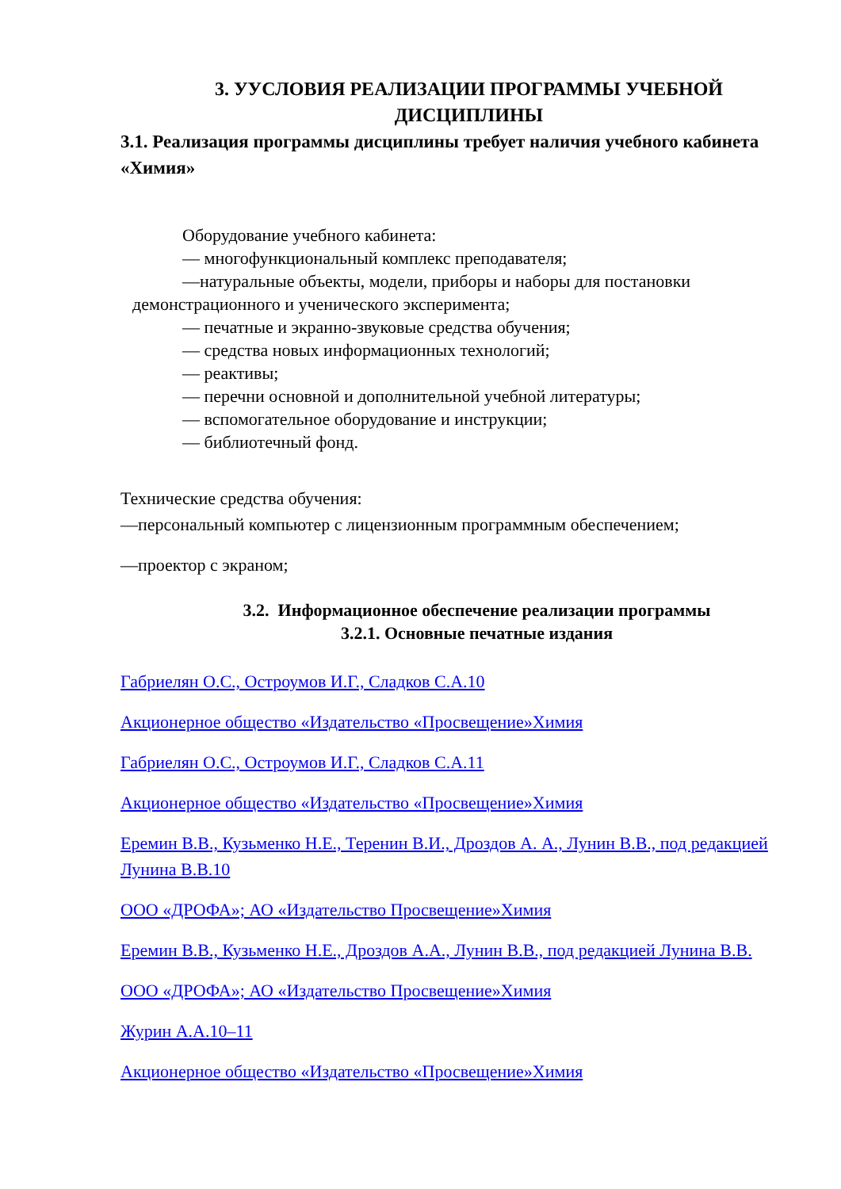3. УУСЛОВИЯ РЕАЛИЗАЦИИ ПРОГРАММЫ УЧЕБНОЙ ДИСЦИПЛИНЫ
3.1. Реализация программы дисциплины требует наличия учебного кабинета «Химия»
Оборудование учебного кабинета:
— многофункциональный комплекс преподавателя;
—натуральные объекты, модели, приборы и наборы для постановки
демонстрационного и ученического эксперимента;
— печатные и экранно-звуковые средства обучения;
— средства новых информационных технологий;
— реактивы;
— перечни основной и дополнительной учебной литературы;
— вспомогательное оборудование и инструкции;
— библиотечный фонд.
Технические средства обучения:
—персональный компьютер с лицензионным программным обеспечением;
—проектор с экраном;
3.2. Информационное обеспечение реализации программы
3.2.1. Основные печатные издания
Габриелян О.С., Остроумов И.Г., Сладков С.А.10
Акционерное общество «Издательство «Просвещение»Химия
Габриелян О.С., Остроумов И.Г., Сладков С.А.11
Акционерное общество «Издательство «Просвещение»Химия
Еремин В.В., Кузьменко Н.Е., Теренин В.И., Дроздов А. А., Лунин В.В., под редакцией Лунина В.В.10
ООО «ДРОФА»; АО «Издательство Просвещение»Химия
Еремин В.В., Кузьменко Н.Е., Дроздов А.А., Лунин В.В., под редакцией Лунина В.В.
ООО «ДРОФА»; АО «Издательство Просвещение»Химия
Журин А.А.10–11
Акционерное общество «Издательство «Просвещение»Химия